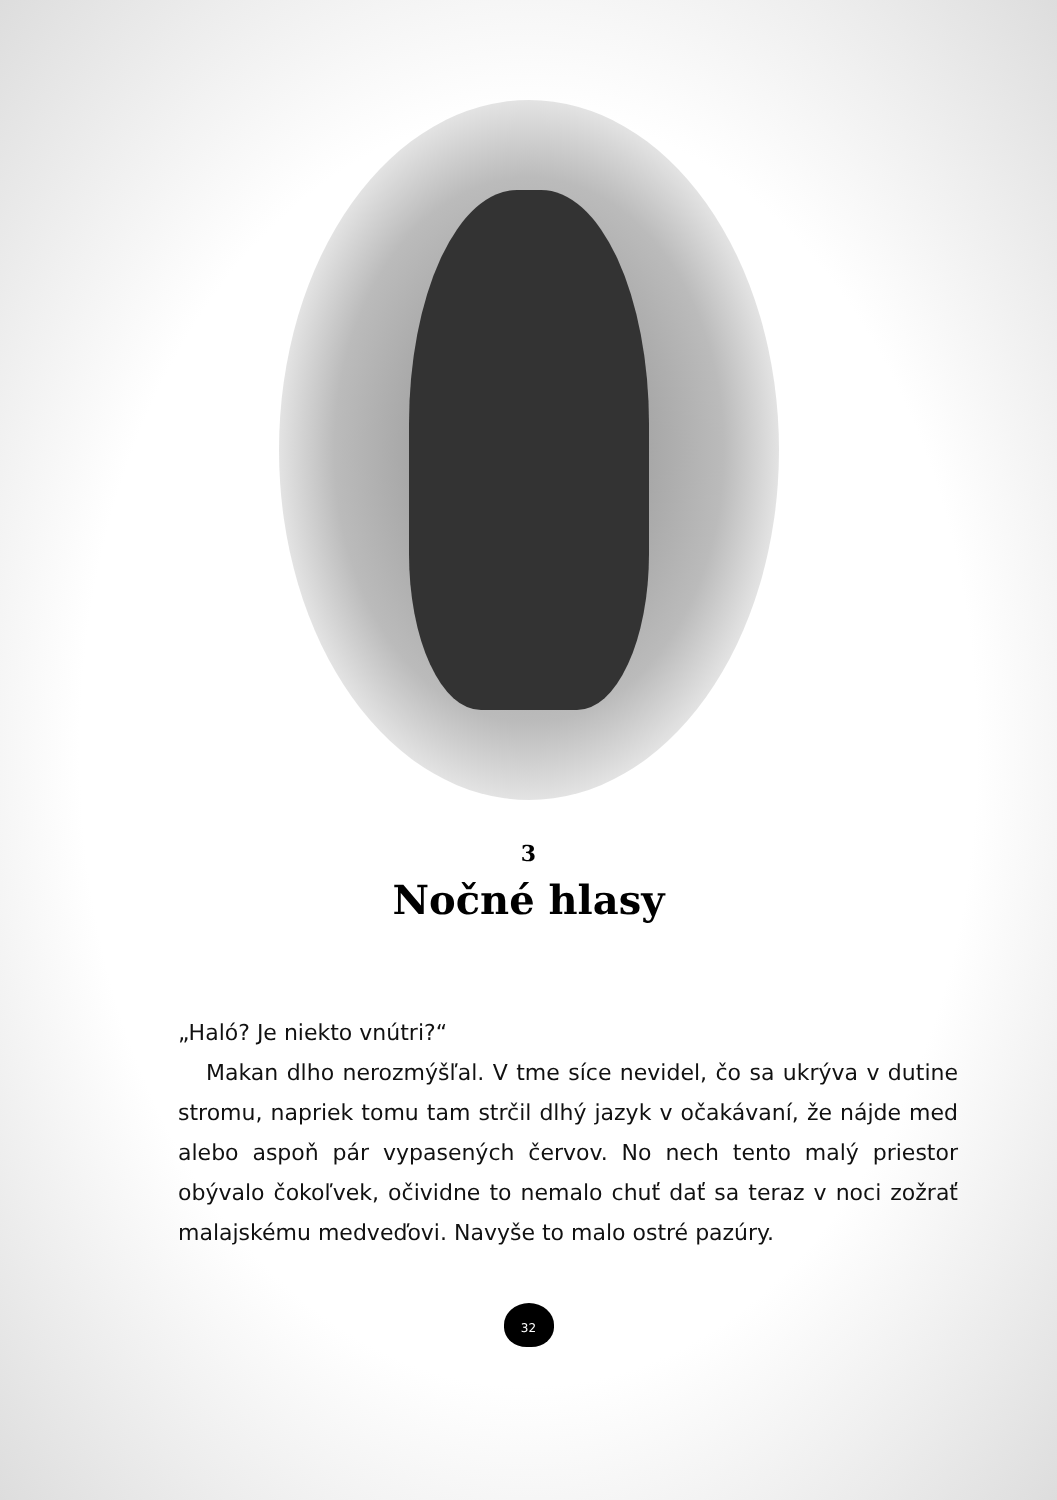3
Nočné hlasy
„Haló? Je niekto vnútri?“
Makan dlho nerozmýšľal. V tme síce nevidel, čo sa ukrýva v dutine stromu, napriek tomu tam strčil dlhý jazyk v očakávaní, že nájde med alebo aspoň pár vypasených červov. No nech tento malý priestor obývalo čokoľvek, očividne to nemalo chuť dať sa teraz v noci zožrať malajskému medveďovi. Navyše to malo ostré pazúry.
32